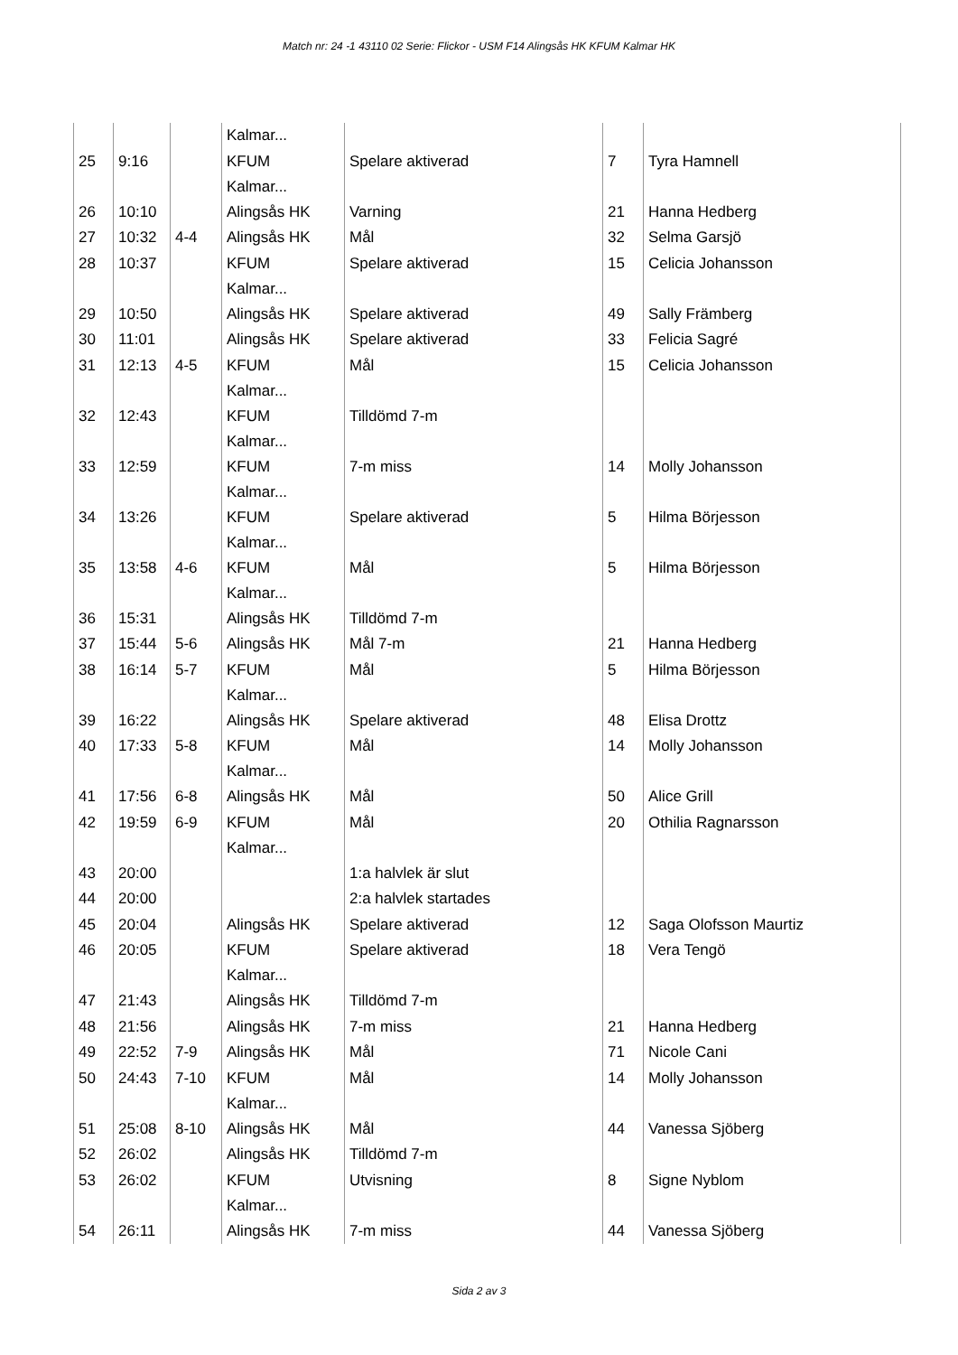Match nr: 24 -1 43110 02 Serie: Flickor - USM F14 Alingsås HK KFUM Kalmar HK
| | | | Kalmar... | | | |
| 25 | 9:16 | | KFUM Kalmar... | Spelare aktiverad | 7 | Tyra Hamnell |
| 26 | 10:10 | | Alingsås HK | Varning | 21 | Hanna Hedberg |
| 27 | 10:32 | 4-4 | Alingsås HK | Mål | 32 | Selma Garsjö |
| 28 | 10:37 | | KFUM Kalmar... | Spelare aktiverad | 15 | Celicia Johansson |
| 29 | 10:50 | | Alingsås HK | Spelare aktiverad | 49 | Sally Främberg |
| 30 | 11:01 | | Alingsås HK | Spelare aktiverad | 33 | Felicia Sagré |
| 31 | 12:13 | 4-5 | KFUM Kalmar... | Mål | 15 | Celicia Johansson |
| 32 | 12:43 | | KFUM Kalmar... | Tilldömd 7-m | | |
| 33 | 12:59 | | KFUM Kalmar... | 7-m miss | 14 | Molly Johansson |
| 34 | 13:26 | | KFUM Kalmar... | Spelare aktiverad | 5 | Hilma Börjesson |
| 35 | 13:58 | 4-6 | KFUM Kalmar... | Mål | 5 | Hilma Börjesson |
| 36 | 15:31 | | Alingsås HK | Tilldömd 7-m | | |
| 37 | 15:44 | 5-6 | Alingsås HK | Mål 7-m | 21 | Hanna Hedberg |
| 38 | 16:14 | 5-7 | KFUM Kalmar... | Mål | 5 | Hilma Börjesson |
| 39 | 16:22 | | Alingsås HK | Spelare aktiverad | 48 | Elisa Drottz |
| 40 | 17:33 | 5-8 | KFUM Kalmar... | Mål | 14 | Molly Johansson |
| 41 | 17:56 | 6-8 | Alingsås HK | Mål | 50 | Alice Grill |
| 42 | 19:59 | 6-9 | KFUM Kalmar... | Mål | 20 | Othilia Ragnarsson |
| 43 | 20:00 | | | 1:a halvlek är slut | | |
| 44 | 20:00 | | | 2:a halvlek startades | | |
| 45 | 20:04 | | Alingsås HK | Spelare aktiverad | 12 | Saga Olofsson Maurtiz |
| 46 | 20:05 | | KFUM Kalmar... | Spelare aktiverad | 18 | Vera Tengö |
| 47 | 21:43 | | Alingsås HK | Tilldömd 7-m | | |
| 48 | 21:56 | | Alingsås HK | 7-m miss | 21 | Hanna Hedberg |
| 49 | 22:52 | 7-9 | Alingsås HK | Mål | 71 | Nicole Cani |
| 50 | 24:43 | 7-10 | KFUM Kalmar... | Mål | 14 | Molly Johansson |
| 51 | 25:08 | 8-10 | Alingsås HK | Mål | 44 | Vanessa Sjöberg |
| 52 | 26:02 | | Alingsås HK | Tilldömd 7-m | | |
| 53 | 26:02 | | KFUM Kalmar... | Utvisning | 8 | Signe Nyblom |
| 54 | 26:11 | | Alingsås HK | 7-m miss | 44 | Vanessa Sjöberg |
Sida 2 av 3